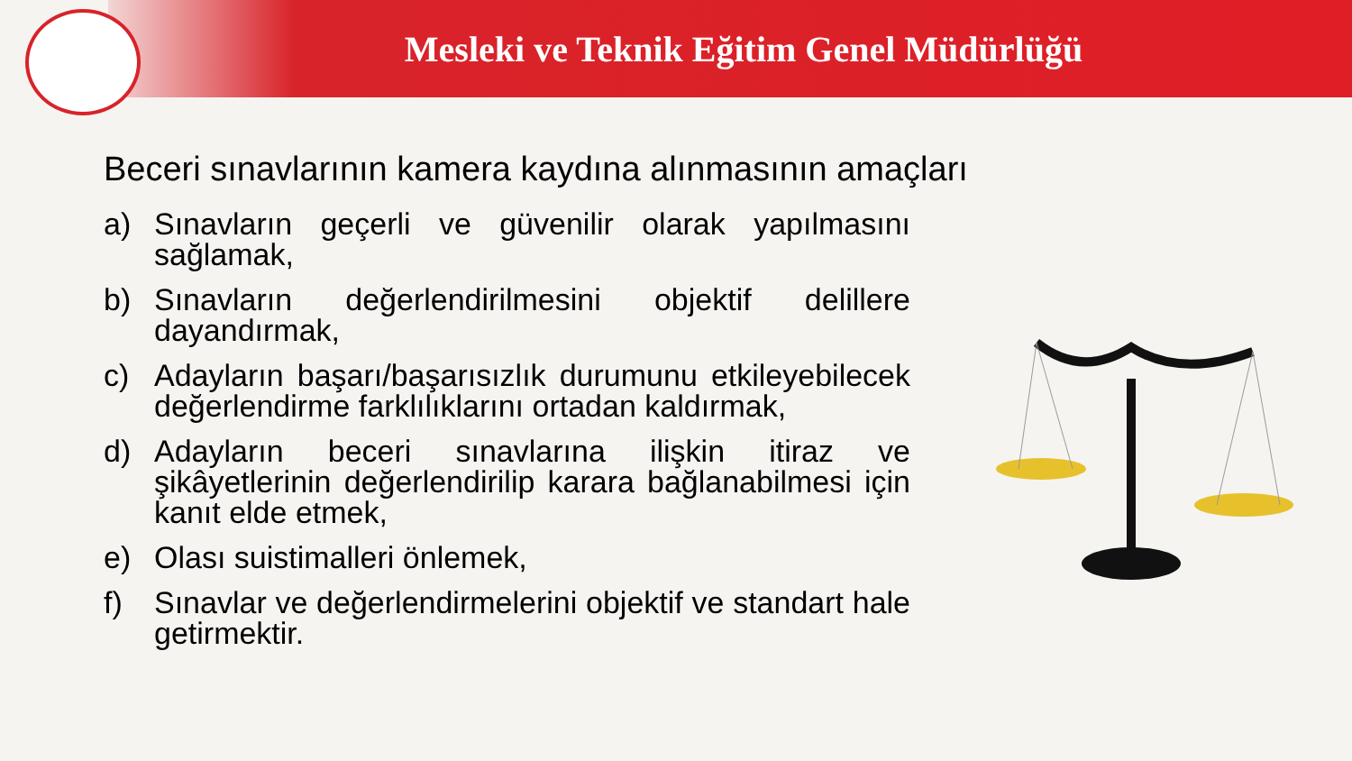Mesleki ve Teknik Eğitim Genel Müdürlüğü
Beceri sınavlarının kamera kaydına alınmasının amaçları
a) Sınavların geçerli ve güvenilir olarak yapılmasını sağlamak,
b) Sınavların değerlendirilmesini objektif delillere dayandırmak,
c) Adayların başarı/başarısızlık durumunu etkileyebilecek değerlendirme farklılıklarını ortadan kaldırmak,
d) Adayların beceri sınavlarına ilişkin itiraz ve şikâyetlerinin değerlendirilip karara bağlanabilmesi için kanıt elde etmek,
e) Olası suistimalleri önlemek,
f) Sınavlar ve değerlendirmelerini objektif ve standart hale getirmektir.